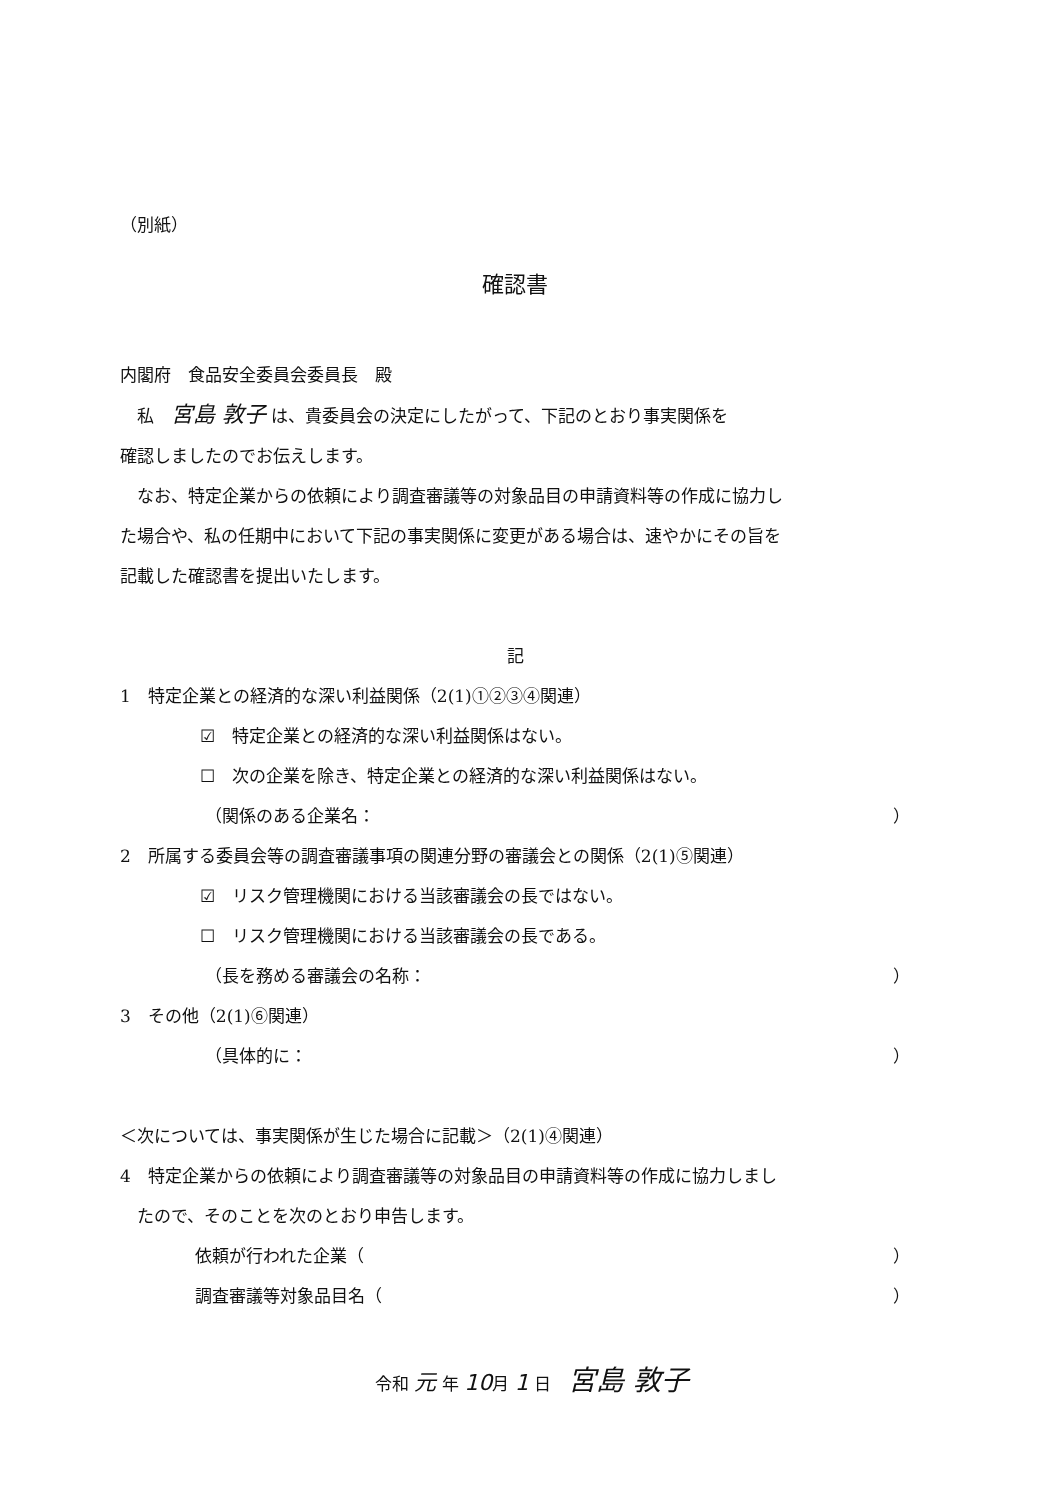（別紙）
確認書
内閣府　食品安全委員会委員長　殿
　私　宮島 敦子 は、貴委員会の決定にしたがって、下記のとおり事実関係を
確認しましたのでお伝えします。
　なお、特定企業からの依頼により調査審議等の対象品目の申請資料等の作成に協力し
た場合や、私の任期中において下記の事実関係に変更がある場合は、速やかにその旨を
記載した確認書を提出いたします。
記
1　特定企業との経済的な深い利益関係（2(1)①②③④関連）
☑　特定企業との経済的な深い利益関係はない。
☐　次の企業を除き、特定企業との経済的な深い利益関係はない。
（関係のある企業名： ）
2　所属する委員会等の調査審議事項の関連分野の審議会との関係（2(1)⑤関連）
☑　リスク管理機関における当該審議会の長ではない。
☐　リスク管理機関における当該審議会の長である。
（長を務める審議会の名称： ）
3　その他（2(1)⑥関連）
（具体的に： ）
＜次については、事実関係が生じた場合に記載＞（2(1)④関連）
4　特定企業からの依頼により調査審議等の対象品目の申請資料等の作成に協力しまし
　たので、そのことを次のとおり申告します。
依頼が行われた企業（ ）
調査審議等対象品目名（ ）
令和 元 年 10月 1 日　宮島 敦子